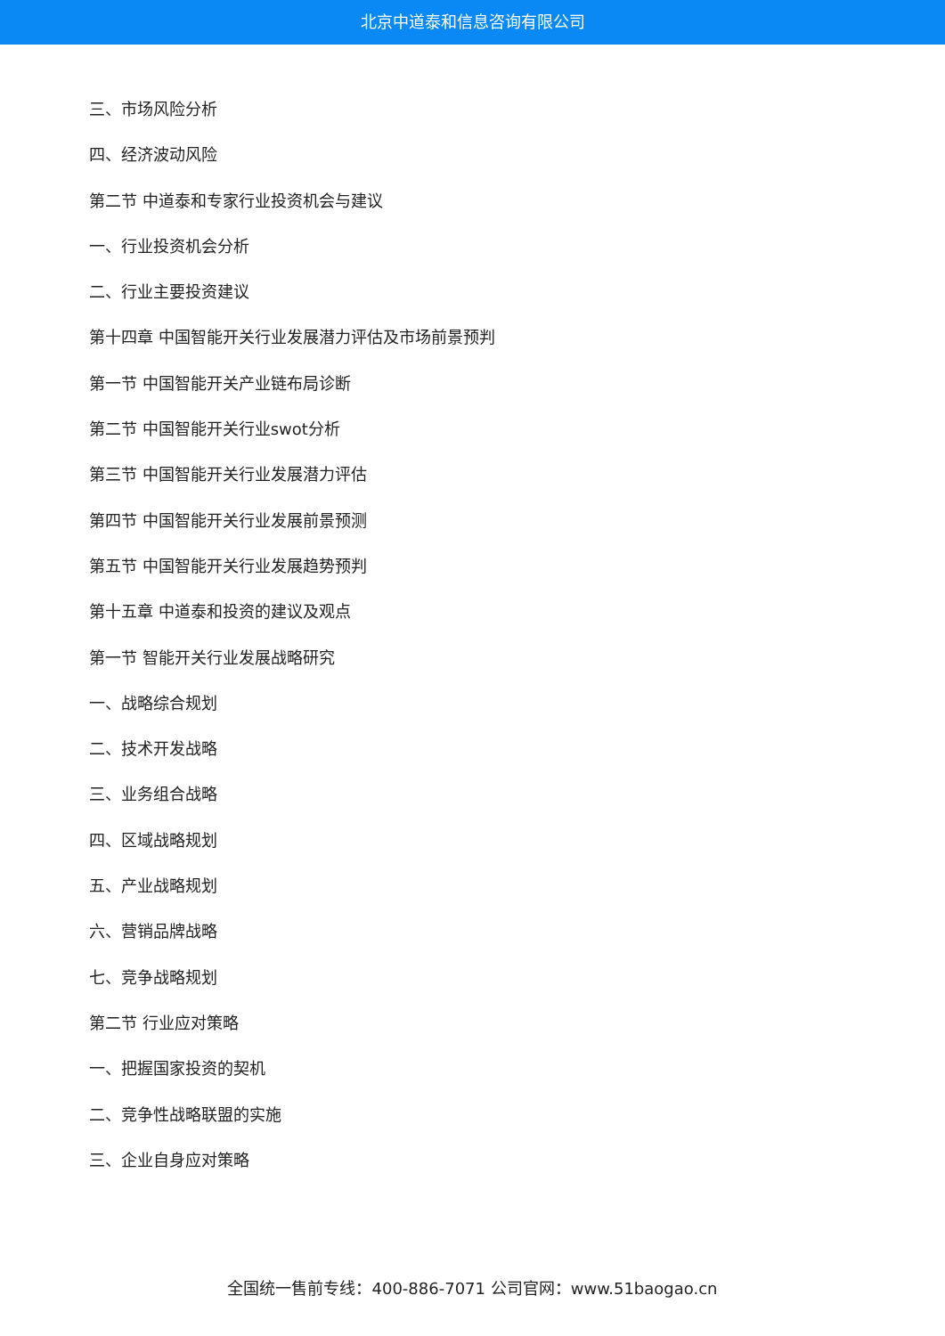北京中道泰和信息咨询有限公司
三、市场风险分析
四、经济波动风险
第二节 中道泰和专家行业投资机会与建议
一、行业投资机会分析
二、行业主要投资建议
第十四章 中国智能开关行业发展潜力评估及市场前景预判
第一节 中国智能开关产业链布局诊断
第二节 中国智能开关行业swot分析
第三节 中国智能开关行业发展潜力评估
第四节 中国智能开关行业发展前景预测
第五节 中国智能开关行业发展趋势预判
第十五章 中道泰和投资的建议及观点
第一节 智能开关行业发展战略研究
一、战略综合规划
二、技术开发战略
三、业务组合战略
四、区域战略规划
五、产业战略规划
六、营销品牌战略
七、竞争战略规划
第二节 行业应对策略
一、把握国家投资的契机
二、竞争性战略联盟的实施
三、企业自身应对策略
全国统一售前专线：400-886-7071 公司官网：www.51baogao.cn